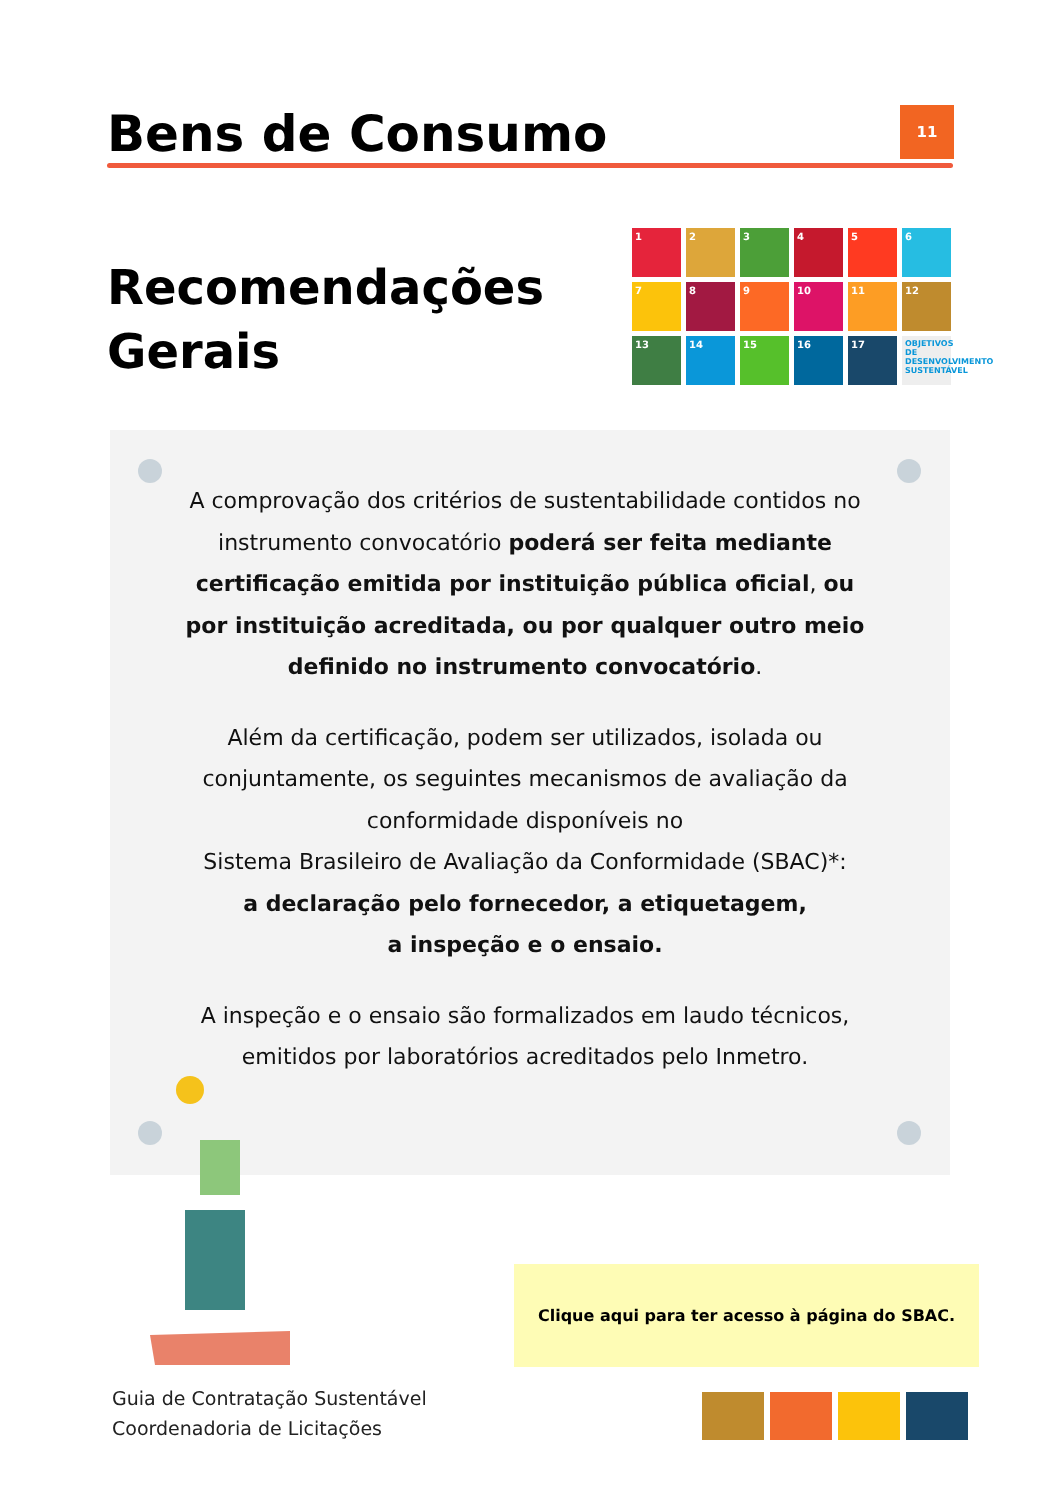Bens de Consumo 11
Recomendações
Gerais
1
2
3
4
5
6
7
8
9
10
11
12
13
14
15
16
17
OBJETIVOS DE DESENVOLVIMENTO SUSTENTÁVEL
A comprovação dos critérios de sustentabilidade contidos no instrumento convocatório poderá ser feita mediante certificação emitida por instituição pública oficial, ou por instituição acreditada, ou por qualquer outro meio definido no instrumento convocatório.
Além da certificação, podem ser utilizados, isolada ou conjuntamente, os seguintes mecanismos de avaliação da conformidade disponíveis no
Sistema Brasileiro de Avaliação da Conformidade (SBAC)*:
a declaração pelo fornecedor, a etiquetagem,
a inspeção e o ensaio.
A inspeção e o ensaio são formalizados em laudo técnicos, emitidos por laboratórios acreditados pelo Inmetro.
Clique aqui para ter acesso à página do SBAC.
Guia de Contratação Sustentável
Coordenadoria de Licitações